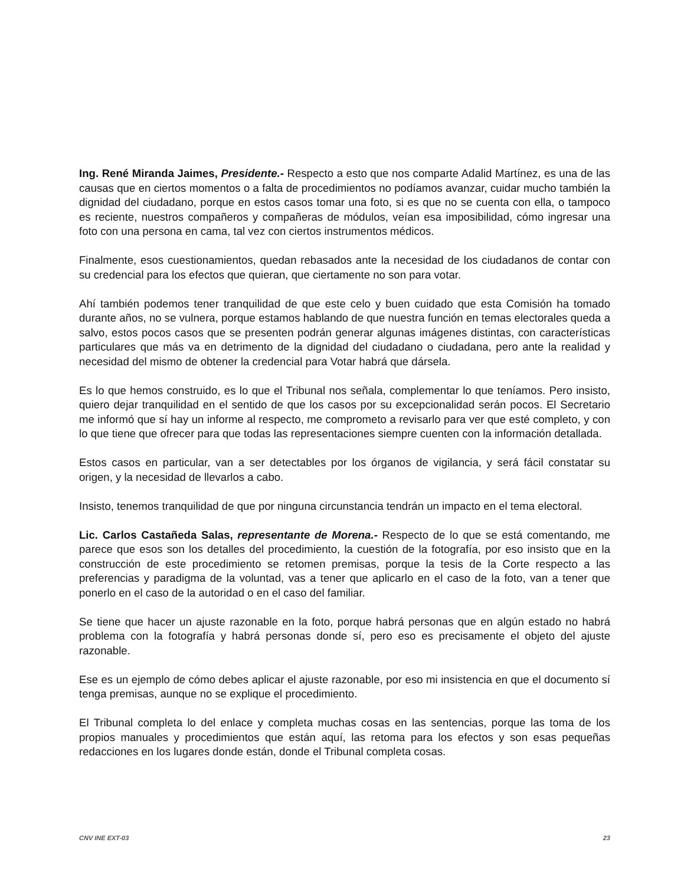Ing. René Miranda Jaimes, Presidente.- Respecto a esto que nos comparte Adalid Martínez, es una de las causas que en ciertos momentos o a falta de procedimientos no podíamos avanzar, cuidar mucho también la dignidad del ciudadano, porque en estos casos tomar una foto, si es que no se cuenta con ella, o tampoco es reciente, nuestros compañeros y compañeras de módulos, veían esa imposibilidad, cómo ingresar una foto con una persona en cama, tal vez con ciertos instrumentos médicos.
Finalmente, esos cuestionamientos, quedan rebasados ante la necesidad de los ciudadanos de contar con su credencial para los efectos que quieran, que ciertamente no son para votar.
Ahí también podemos tener tranquilidad de que este celo y buen cuidado que esta Comisión ha tomado durante años, no se vulnera, porque estamos hablando de que nuestra función en temas electorales queda a salvo, estos pocos casos que se presenten podrán generar algunas imágenes distintas, con características particulares que más va en detrimento de la dignidad del ciudadano o ciudadana, pero ante la realidad y necesidad del mismo de obtener la credencial para Votar habrá que dársela.
Es lo que hemos construido, es lo que el Tribunal nos señala, complementar lo que teníamos. Pero insisto, quiero dejar tranquilidad en el sentido de que los casos por su excepcionalidad serán pocos. El Secretario me informó que sí hay un informe al respecto, me comprometo a revisarlo para ver que esté completo, y con lo que tiene que ofrecer para que todas las representaciones siempre cuenten con la información detallada.
Estos casos en particular, van a ser detectables por los órganos de vigilancia, y será fácil constatar su origen, y la necesidad de llevarlos a cabo.
Insisto, tenemos tranquilidad de que por ninguna circunstancia tendrán un impacto en el tema electoral.
Lic. Carlos Castañeda Salas, representante de Morena.- Respecto de lo que se está comentando, me parece que esos son los detalles del procedimiento, la cuestión de la fotografía, por eso insisto que en la construcción de este procedimiento se retomen premisas, porque la tesis de la Corte respecto a las preferencias y paradigma de la voluntad, vas a tener que aplicarlo en el caso de la foto, van a tener que ponerlo en el caso de la autoridad o en el caso del familiar.
Se tiene que hacer un ajuste razonable en la foto, porque habrá personas que en algún estado no habrá problema con la fotografía y habrá personas donde sí, pero eso es precisamente el objeto del ajuste razonable.
Ese es un ejemplo de cómo debes aplicar el ajuste razonable, por eso mi insistencia en que el documento sí tenga premisas, aunque no se explique el procedimiento.
El Tribunal completa lo del enlace y completa muchas cosas en las sentencias, porque las toma de los propios manuales y procedimientos que están aquí, las retoma para los efectos y son esas pequeñas redacciones en los lugares donde están, donde el Tribunal completa cosas.
CNV INE EXT-03 23